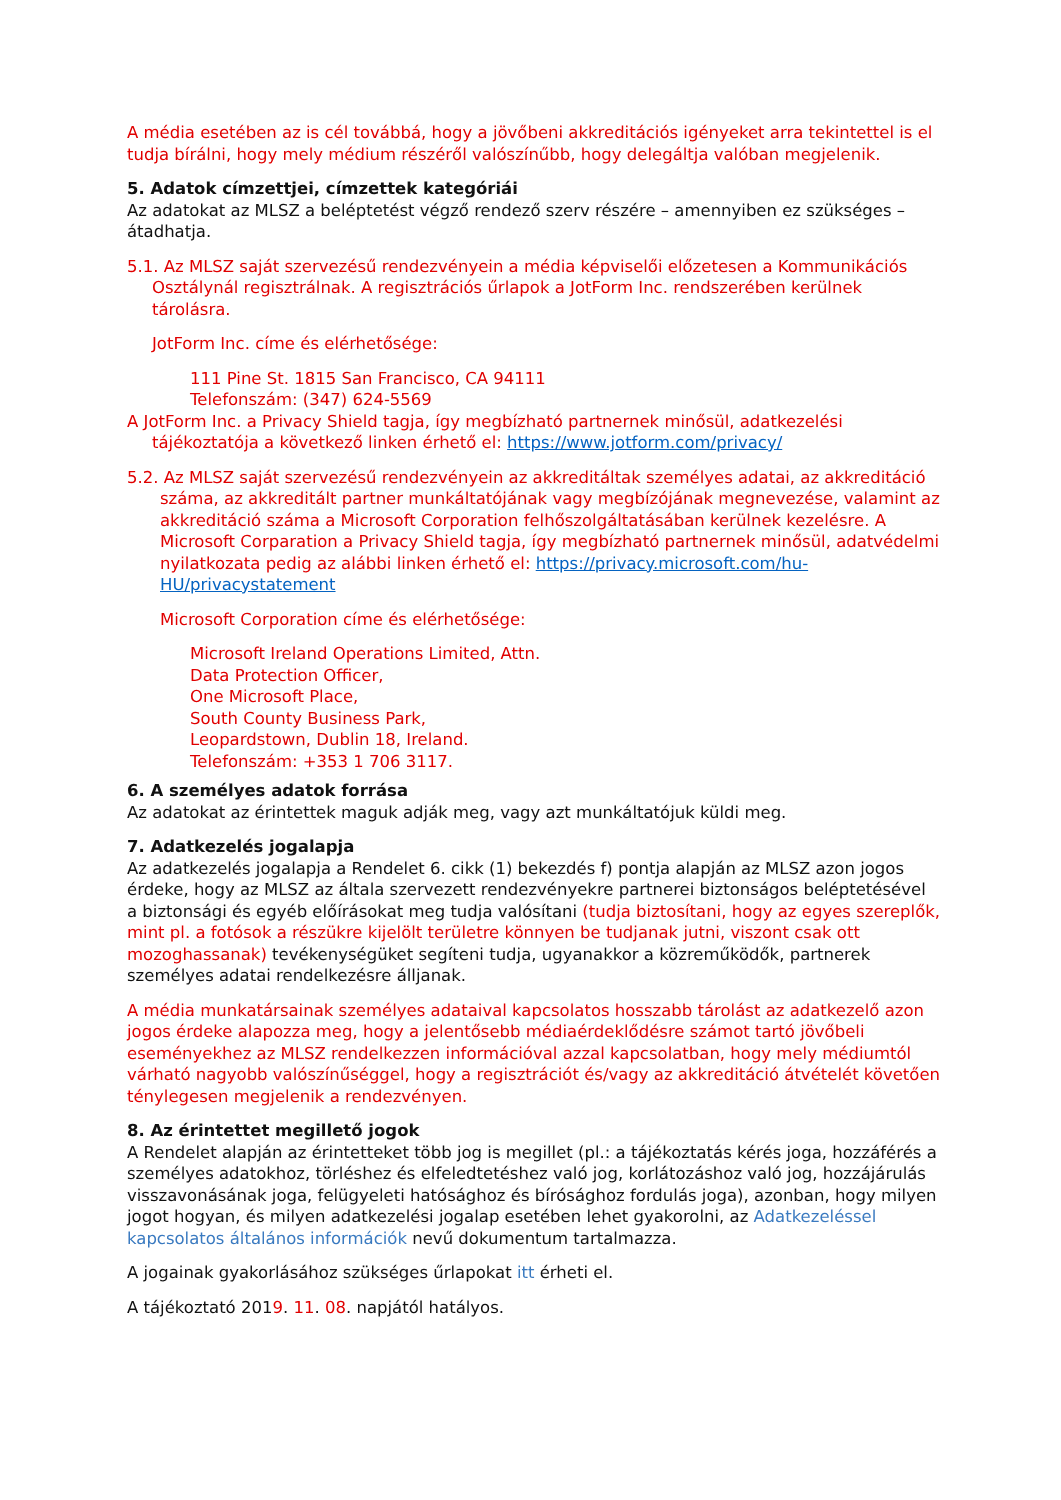A média esetében az is cél továbbá, hogy a jövőbeni akkreditációs igényeket arra tekintettel is el tudja bírálni, hogy mely médium részéről valószínűbb, hogy delegáltja valóban megjelenik.
5. Adatok címzettjei, címzettek kategóriái
Az adatokat az MLSZ a beléptetést végző rendező szerv részére – amennyiben ez szükséges – átadhatja.
5.1. Az MLSZ saját szervezésű rendezvényein a média képviselői előzetesen a Kommunikációs Osztálynál regisztrálnak. A regisztrációs űrlapok a JotForm Inc. rendszerében kerülnek tárolásra.
JotForm Inc. címe és elérhetősége:
111 Pine St. 1815 San Francisco, CA 94111
Telefonszám: (347) 624-5569
A JotForm Inc. a Privacy Shield tagja, így megbízható partnernek minősül, adatkezelési tájékoztatója a következő linken érhető el: https://www.jotform.com/privacy/
5.2. Az MLSZ saját szervezésű rendezvényein az akkreditáltak személyes adatai, az akkreditáció száma, az akkreditált partner munkáltatójának vagy megbízójának megnevezése, valamint az akkreditáció száma a Microsoft Corporation felhőszolgáltatásában kerülnek kezelésre. A Microsoft Corparation a Privacy Shield tagja, így megbízható partnernek minősül, adatvédelmi nyilatkozata pedig az alábbi linken érhető el: https://privacy.microsoft.com/hu-HU/privacystatement
Microsoft Corporation címe és elérhetősége:
Microsoft Ireland Operations Limited, Attn.
Data Protection Officer,
One Microsoft Place,
South County Business Park,
Leopardstown, Dublin 18, Ireland.
Telefonszám: +353 1 706 3117.
6. A személyes adatok forrása
Az adatokat az érintettek maguk adják meg, vagy azt munkáltatójuk küldi meg.
7. Adatkezelés jogalapja
Az adatkezelés jogalapja a Rendelet 6. cikk (1) bekezdés f) pontja alapján az MLSZ azon jogos érdeke, hogy az MLSZ az általa szervezett rendezvényekre partnerei biztonságos beléptetésével a biztonsági és egyéb előírásokat meg tudja valósítani (tudja biztosítani, hogy az egyes szereplők, mint pl. a fotósok a részükre kijelölt területre könnyen be tudjanak jutni, viszont csak ott mozoghassanak) tevékenységüket segíteni tudja, ugyanakkor a közreműködők, partnerek személyes adatai rendelkezésre álljanak.
A média munkatársainak személyes adataival kapcsolatos hosszabb tárolást az adatkezelő azon jogos érdeke alapozza meg, hogy a jelentősebb médiaérdeklődésre számot tartó jövőbeli eseményekhez az MLSZ rendelkezzen információval azzal kapcsolatban, hogy mely médiumtól várható nagyobb valószínűséggel, hogy a regisztrációt és/vagy az akkreditáció átvételét követően ténylegesen megjelenik a rendezvényen.
8. Az érintettet megillető jogok
A Rendelet alapján az érintetteket több jog is megillet (pl.: a tájékoztatás kérés joga, hozzáférés a személyes adatokhoz, törléshez és elfeledtetéshez való jog, korlátozáshoz való jog, hozzájárulás visszavonásának joga, felügyeleti hatósághoz és bírósághoz fordulás joga), azonban, hogy milyen jogot hogyan, és milyen adatkezelési jogalap esetében lehet gyakorolni, az Adatkezeléssel kapcsolatos általános információk nevű dokumentum tartalmazza.
A jogainak gyakorlásához szükséges űrlapokat itt érheti el.
A tájékoztató 2019. 11. 08. napjától hatályos.